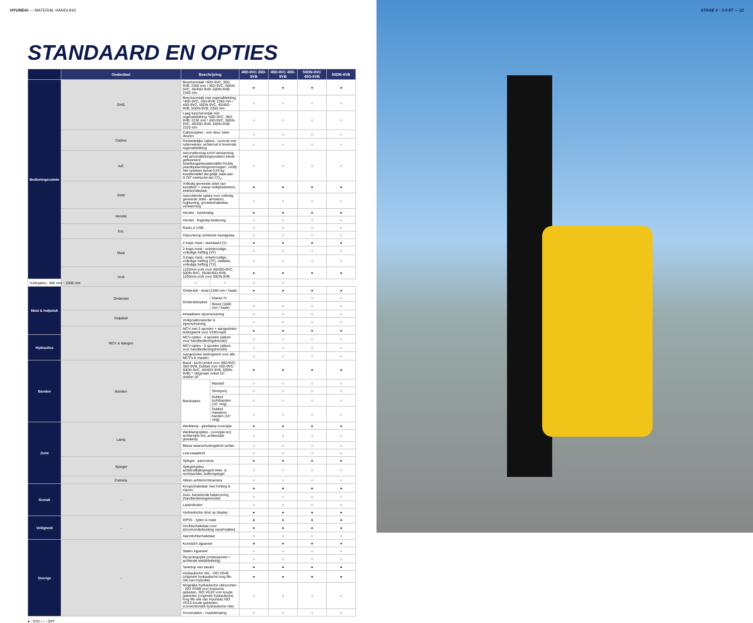HYUNDAI — MATERIAL HANDLING
STANDAARD EN OPTIES
| | Onderdeel | Beschrijving | | 40D-9VC 35D-9VB | 45D-9VC 40D-9VB | 50DN-9VC 45D-9VB | 50DN-9VB |
| --- | --- | --- | --- | --- | --- | --- | --- |
| Bedieningsruimte | OHG | Beschermdak *40D-9VC, 35D-9VB: 2350 mm / 45D-9VC, 50DN-9VC, 40/45D-9VB, 50DN-9VB: 2340 mm | | ● | ● | ● | ● |
| | | Beschermdak met regenafdekking *40D-9VC, 35D-9VB: 2360 mm / 45D-9VC, 50DN-9VC, 40/45D-9VB, 50DN-9VB: 2350 mm | | ○ | ○ | ○ | ○ |
| | | Laag beschermdak met regenafdekking *40D-9VC, 35D-9VB: 2230 mm / 45D-9VC, 50DN-9VC, 40/45D-9VB, 50DN-9VB: 2220 mm | | ○ | ○ | ○ | ○ |
| | Cabine | Cabineopties - een deur, twee deuren | | ○ | ○ | ○ | ○ |
| | | Gedeeltelijke cabine - voorruit met ruitenwisser, achterruit & bovenste regenafdekking | | ○ | ○ | ○ | ○ |
| | A/C | Airconditioning en/of verwarming Het airconditioningsysteem bevat gefluoreerd broeikasgaskoudemiddel R134a. (Aardopwarmingsvermogen: 1430) Het systeem bevat 0,55 kg koudemiddel dat gelijk staat aan 0,787 metrische ton CO<sub>2</sub> | | ○ | ○ | ○ | ○ |
| | Zetel | Volledig geveerde zetel van kunstleer + oranje veiligheidsriem, zetelschakelaar | | ● | ● | ● | ● |
| | | Aanvullende opties voor volledig geveerde zetel - armsteun, rugleuning, gordelschakelaar, verwarming | | ○ | ○ | ○ | ○ |
| | Hendel | Hendel - handmatig | | ● | ● | ● | ● |
| | | Hendel - fingertip-bediening | | ○ | ○ | ○ | ○ |
| | Ect. | Radio & USB | | ○ | ○ | ○ | ○ |
| | | Claxonknop achterste handgreep | | ○ | ○ | ○ | ○ |
| | Mast | 2-traps mast - standaard (V) | | ● | ● | ● | ● |
| | | 2-traps mast - enkelvoudige, volledige heffing (VF) | | ○ | ○ | ○ | ○ |
| | | 3-traps mast - enkelvoudige, volledige heffing (TF), dubbele, volledige heffing (TS) | | ○ | ○ | ○ | ○ |
| | Vork | 1220mm-vork voor 40/45D-9VC, 50DN-9VC, 35/40/45D-9VB, 1200mm-vork voor 50DN-9VB | | ● | ● | ● | ● |
| Vorkopties - 900 mm ~ 2300 mm | | ○ | ○ | ○ | ○ | | |
| Mast & hulpstuk | Onderstel | Onderstel - smal (1300 mm / haak) | | ● | ● | ● | ● |
| | | Onderstelopties | Klasse IV | - | - | ○ | ○ |
| | | | Breed (1600 mm / haak) | ○ | ○ | ○ | ○ |
| | Hulpstuk | Inhaakbare zijverschuiving | | ○ | ○ | ○ | ○ |
| | | Vorkpositioneerder & zijverschuiving | | ○ | ○ | ○ | ○ |
| | MCV & slangen | MCV met 3 spoelen + aangesloten leidingwerk voor V330-mast | | ● | ● | ● | ● |
| Hydraulica | | MCV-opties - 4 spoelen (alleen voor handbedieningshendel) | | ○ | ○ | ○ | ○ |
| | | MCV-opties - 5 spoelen (alleen voor handbedieningshendel) | | ○ | ○ | ○ | ○ |
| | | Aangesloten leidingwerk voor alle MCV's & masten | | ○ | ○ | ○ | ○ |
| Banden | Banden | Band - lucht (enkel voor 40D-9VC, 35D-9VB, Dubbel voor 45D-9VC, 50DN-9VC, 40/45D-9VB, 50DN-9VB) * Velgmaat: enkel 15", dubbel 16" | | ● | ● | ● | ● |
| | | Bandopties | Massief | ○ | ○ | ○ | ○ |
| | | | Streepvrij | ○ | ○ | ○ | ○ |
| | | | Dubbel luchtbanden (15" velg) | ○ | ○ | ○ | ○ |
| | | | Dubbel massieve banden (15" velg) | ○ | ○ | ○ | ○ |
| Zicht | Lamp | Werklamp - gloeilamp voorzijde | | ● | ● | ● | ● |
| | | Werklampopties - voorzijde led, achterzijde led, achterzijde gloeilamp | | ○ | ○ | ○ | ○ |
| | | Blauw waarschuwingslicht achter | | ○ | ○ | ○ | ○ |
| | | Led-zwaailicht | | ○ | ○ | ○ | ○ |
| | Spiegel | Spiegel - panorama | | ● | ● | ● | ● |
| | | Spiegelopties - achteruitkijkspiegels links- & rechtsachter, buitenspiegel | | ○ | ○ | ○ | ○ |
| | Camera | Alleen achterzichtcamera | | ○ | ○ | ○ | ○ |
| Gemak | - | Knopschakelaar met richting & claxon | | ● | ● | ● | ● |
| | | Auto.-kantelende balancering (handbedieningshendel) | | ○ | ○ | ○ | ○ |
| | | Lastindicator | | ○ | ○ | ○ | ○ |
| | | Hydraulische druk op display | | ● | ● | ● | ● |
| Veiligheid | - | OPSS - rijden & mast | | ● | ● | ● | ● |
| | | Hoofdschakelaar voor stroomonderbreking vanaf batterij | | ● | ● | ● | ● |
| | | Alarmlichtschakelaar | | ○ | ○ | ○ | ○ |
| Overige | - | Kunststof zijpaneel | | ● | ● | ● | ● |
| | | Stalen zijpaneel | | ○ | ○ | ○ | ○ |
| | | Recyclingoptie (onderpaneel + achterste wielafdekking) | | ○ | ○ | ○ | ○ |
| | | Tankdop met sleutel | | ● | ● | ● | ● |
| | | Hydraulische olie - ISO VG46 (originele hydraulische long life-olie van Hyundai) | | ● | ● | ● | ● |
| | | Mogelijke hydraulische oliesoorten - ISO VG68 voor tropische gebeden, ISO VG32 voor koude gebieden (originele hydraulische long life-olie van Hyundai) ISO VG15 koude gebieden (conventionele hydraulische olie) | | ○ | ○ | ○ | ○ |
| | | Accumulator - mastdemping | | ○ | ○ | ○ | ○ |
● : STD / ○ : OPT
STAGE V - 3.5-5T — 22